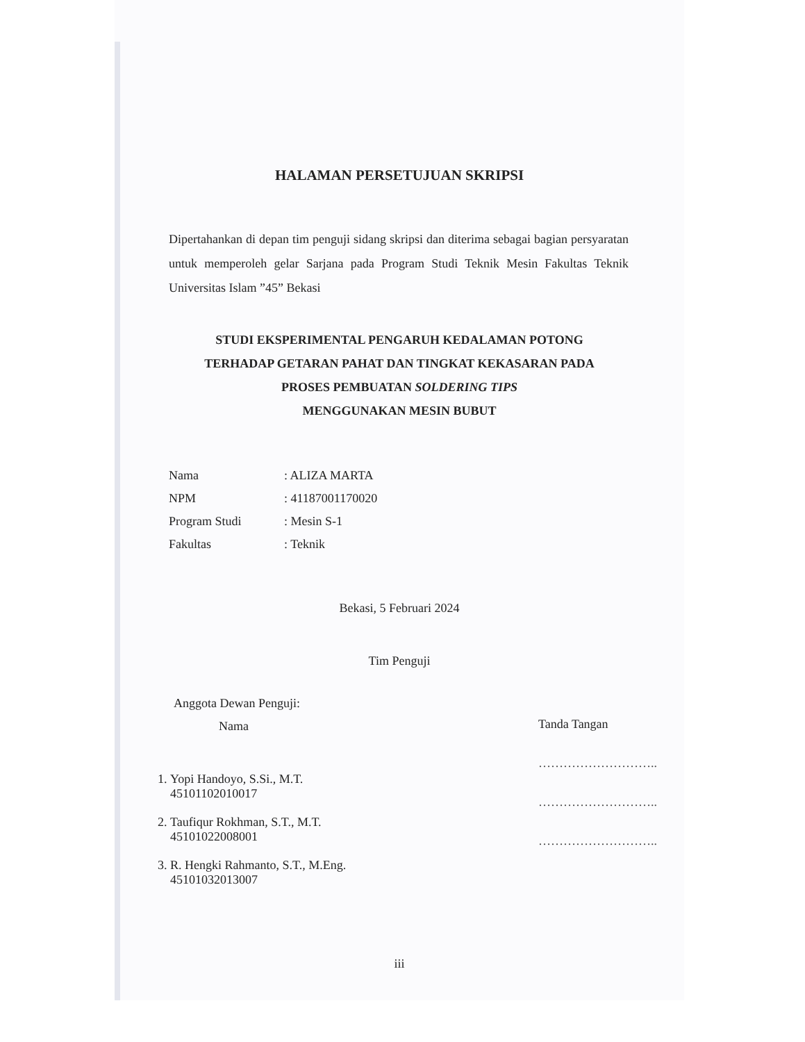HALAMAN PERSETUJUAN SKRIPSI
Dipertahankan di depan tim penguji sidang skripsi dan diterima sebagai bagian persyaratan untuk memperoleh gelar Sarjana pada Program Studi Teknik Mesin Fakultas Teknik Universitas Islam ”45” Bekasi
STUDI EKSPERIMENTAL PENGARUH KEDALAMAN POTONG
TERHADAP GETARAN PAHAT DAN TINGKAT KEKASARAN PADA
PROSES PEMBUATAN SOLDERING TIPS
MENGGUNAKAN MESIN BUBUT
| Nama | : ALIZA MARTA |
| NPM | : 41187001170020 |
| Program Studi | : Mesin S-1 |
| Fakultas | : Teknik |
Bekasi, 5 Februari 2024
Tim Penguji
Anggota Dewan Penguji:
Nama
1. Yopi Handoyo, S.Si., M.T.
45101102010017
2. Taufiqur Rokhman, S.T., M.T.
45101022008001
3. R. Hengki Rahmanto, S.T., M.Eng.
45101032013007
Tanda Tangan
………………………..
………………………..
………………………..
iii